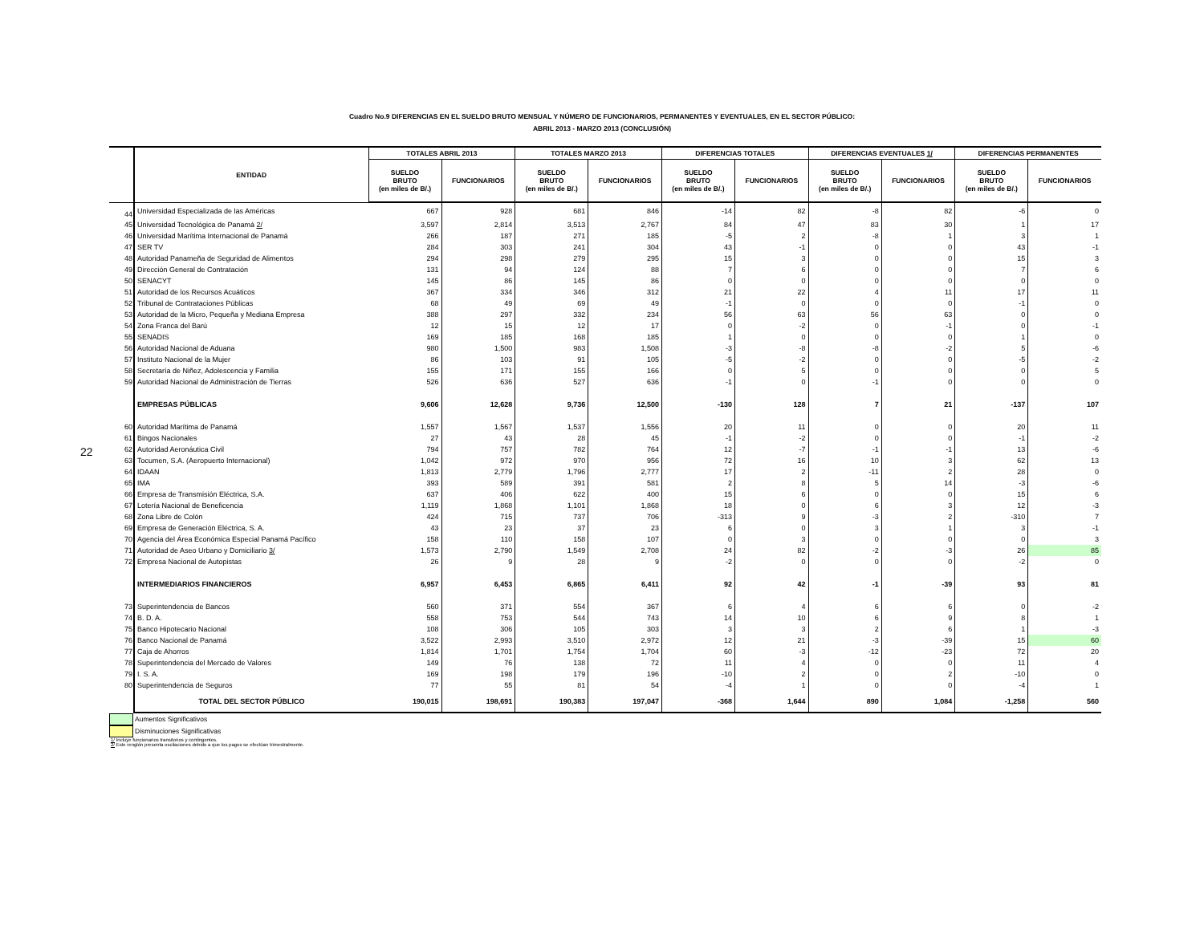22
Cuadro No.9 DIFERENCIAS EN EL SUELDO BRUTO MENSUAL Y NÚMERO DE FUNCIONARIOS, PERMANENTES Y EVENTUALES, EN EL SECTOR PÚBLICO:
ABRIL 2013 - MARZO 2013 (CONCLUSIÓN)
| | ENTIDAD | TOTALES ABRIL 2013 | | TOTALES MARZO 2013 | | DIFERENCIAS TOTALES | | DIFERENCIAS EVENTUALES 1/ | | DIFERENCIAS PERMANENTES | |
| --- | --- | --- | --- | --- | --- | --- | --- | --- | --- | --- | --- |
| | | SUELDO BRUTO (en miles de B/.) | FUNCIONARIOS | SUELDO BRUTO (en miles de B/.) | FUNCIONARIOS | SUELDO BRUTO (en miles de B/.) | FUNCIONARIOS | SUELDO BRUTO (en miles de B/.) | FUNCIONARIOS | SUELDO BRUTO (en miles de B/.) | FUNCIONARIOS |
| 44 | Universidad Especializada de las Américas | 667 | 928 | 681 | 846 | -14 | 82 | -8 | 82 | -6 | 0 |
| 45 | Universidad Tecnológica de Panamá 2/ | 3,597 | 2,814 | 3,513 | 2,767 | 84 | 47 | 83 | 30 | 1 | 17 |
| 46 | Universidad Marítima Internacional de Panamá | 266 | 187 | 271 | 185 | -5 | 2 | -8 | 1 | 3 | 1 |
| 47 | SER TV | 284 | 303 | 241 | 304 | 43 | -1 | 0 | 0 | 43 | -1 |
| 48 | Autoridad Panameña de Seguridad de Alimentos | 294 | 298 | 279 | 295 | 15 | 3 | 0 | 0 | 15 | 3 |
| 49 | Dirección General de Contratación | 131 | 94 | 124 | 88 | 7 | 6 | 0 | 0 | 7 | 6 |
| 50 | SENACYT | 145 | 86 | 145 | 86 | 0 | 0 | 0 | 0 | 0 | 0 |
| 51 | Autoridad de los Recursos Acuáticos | 367 | 334 | 346 | 312 | 21 | 22 | 4 | 11 | 17 | 11 |
| 52 | Tribunal de Contrataciones Públicas | 68 | 49 | 69 | 49 | -1 | 0 | 0 | 0 | -1 | 0 |
| 53 | Autoridad de la Micro, Pequeña y Mediana Empresa | 388 | 297 | 332 | 234 | 56 | 63 | 56 | 63 | 0 | 0 |
| 54 | Zona Franca del Barú | 12 | 15 | 12 | 17 | 0 | -2 | 0 | -1 | 0 | -1 |
| 55 | SENADIS | 169 | 185 | 168 | 185 | 1 | 0 | 0 | 0 | 1 | 0 |
| 56 | Autoridad Nacional de Aduana | 980 | 1,500 | 983 | 1,508 | -3 | -8 | -8 | -2 | 5 | -6 |
| 57 | Instituto Nacional de la Mujer | 86 | 103 | 91 | 105 | -5 | -2 | 0 | 0 | -5 | -2 |
| 58 | Secretaría de Niñez, Adolescencia y Familia | 155 | 171 | 155 | 166 | 0 | 5 | 0 | 0 | 0 | 5 |
| 59 | Autoridad Nacional de Administración de Tierras | 526 | 636 | 527 | 636 | -1 | 0 | -1 | 0 | 0 | 0 |
| | EMPRESAS PÚBLICAS | 9,606 | 12,628 | 9,736 | 12,500 | -130 | 128 | 7 | 21 | -137 | 107 |
| 60 | Autoridad Marítima de Panamá | 1,557 | 1,567 | 1,537 | 1,556 | 20 | 11 | 0 | 0 | 20 | 11 |
| 61 | Bingos Nacionales | 27 | 43 | 28 | 45 | -1 | -2 | 0 | 0 | -1 | -2 |
| 62 | Autoridad Aeronáutica Civil | 794 | 757 | 782 | 764 | 12 | -7 | -1 | -1 | 13 | -6 |
| 63 | Tocumen, S.A. (Aeropuerto Internacional) | 1,042 | 972 | 970 | 956 | 72 | 16 | 10 | 3 | 62 | 13 |
| 64 | IDAAN | 1,813 | 2,779 | 1,796 | 2,777 | 17 | 2 | -11 | 2 | 28 | 0 |
| 65 | IMA | 393 | 589 | 391 | 581 | 2 | 8 | 5 | 14 | -3 | -6 |
| 66 | Empresa de Transmisión Eléctrica, S.A. | 637 | 406 | 622 | 400 | 15 | 6 | 0 | 0 | 15 | 6 |
| 67 | Lotería Nacional de Beneficencia | 1,119 | 1,868 | 1,101 | 1,868 | 18 | 0 | 6 | 3 | 12 | -3 |
| 68 | Zona Libre de Colón | 424 | 715 | 737 | 706 | -313 | 9 | -3 | 2 | -310 | 7 |
| 69 | Empresa de Generación Eléctrica, S. A. | 43 | 23 | 37 | 23 | 6 | 0 | 3 | 1 | 3 | -1 |
| 70 | Agencia del Área Económica Especial Panamá Pacífico | 158 | 110 | 158 | 107 | 0 | 3 | 0 | 0 | 0 | 3 |
| 71 | Autoridad de Aseo Urbano y Domiciliario 3/ | 1,573 | 2,790 | 1,549 | 2,708 | 24 | 82 | -2 | -3 | 26 | 85 |
| 72 | Empresa Nacional de Autopistas | 26 | 9 | 28 | 9 | -2 | 0 | 0 | 0 | -2 | 0 |
| | INTERMEDIARIOS FINANCIEROS | 6,957 | 6,453 | 6,865 | 6,411 | 92 | 42 | -1 | -39 | 93 | 81 |
| 73 | Superintendencia de Bancos | 560 | 371 | 554 | 367 | 6 | 4 | 6 | 6 | 0 | -2 |
| 74 | B. D. A. | 558 | 753 | 544 | 743 | 14 | 10 | 6 | 9 | 8 | 1 |
| 75 | Banco Hipotecario Nacional | 108 | 306 | 105 | 303 | 3 | 3 | 2 | 6 | 1 | -3 |
| 76 | Banco Nacional de Panamá | 3,522 | 2,993 | 3,510 | 2,972 | 12 | 21 | -3 | -39 | 15 | 60 |
| 77 | Caja de Ahorros | 1,814 | 1,701 | 1,754 | 1,704 | 60 | -3 | -12 | -23 | 72 | 20 |
| 78 | Superintendencia del Mercado de Valores | 149 | 76 | 138 | 72 | 11 | 4 | 0 | 0 | 11 | 4 |
| 79 | I. S. A. | 169 | 198 | 179 | 196 | -10 | 2 | 0 | 2 | -10 | 0 |
| 80 | Superintendencia de Seguros | 77 | 55 | 81 | 54 | -4 | 1 | 0 | 0 | -4 | 1 |
| | TOTAL DEL SECTOR PÚBLICO | 190,015 | 198,691 | 190,383 | 197,047 | -368 | 1,644 | 890 | 1,084 | -1,258 | 560 |
Aumentos Significativos
Disminuciones Significativas
1/ Incluye funcionarios transitorios y contingentes.
2/ Este renglón presenta oscilaciones debido a que los pagos se efectúan trimestralmente.